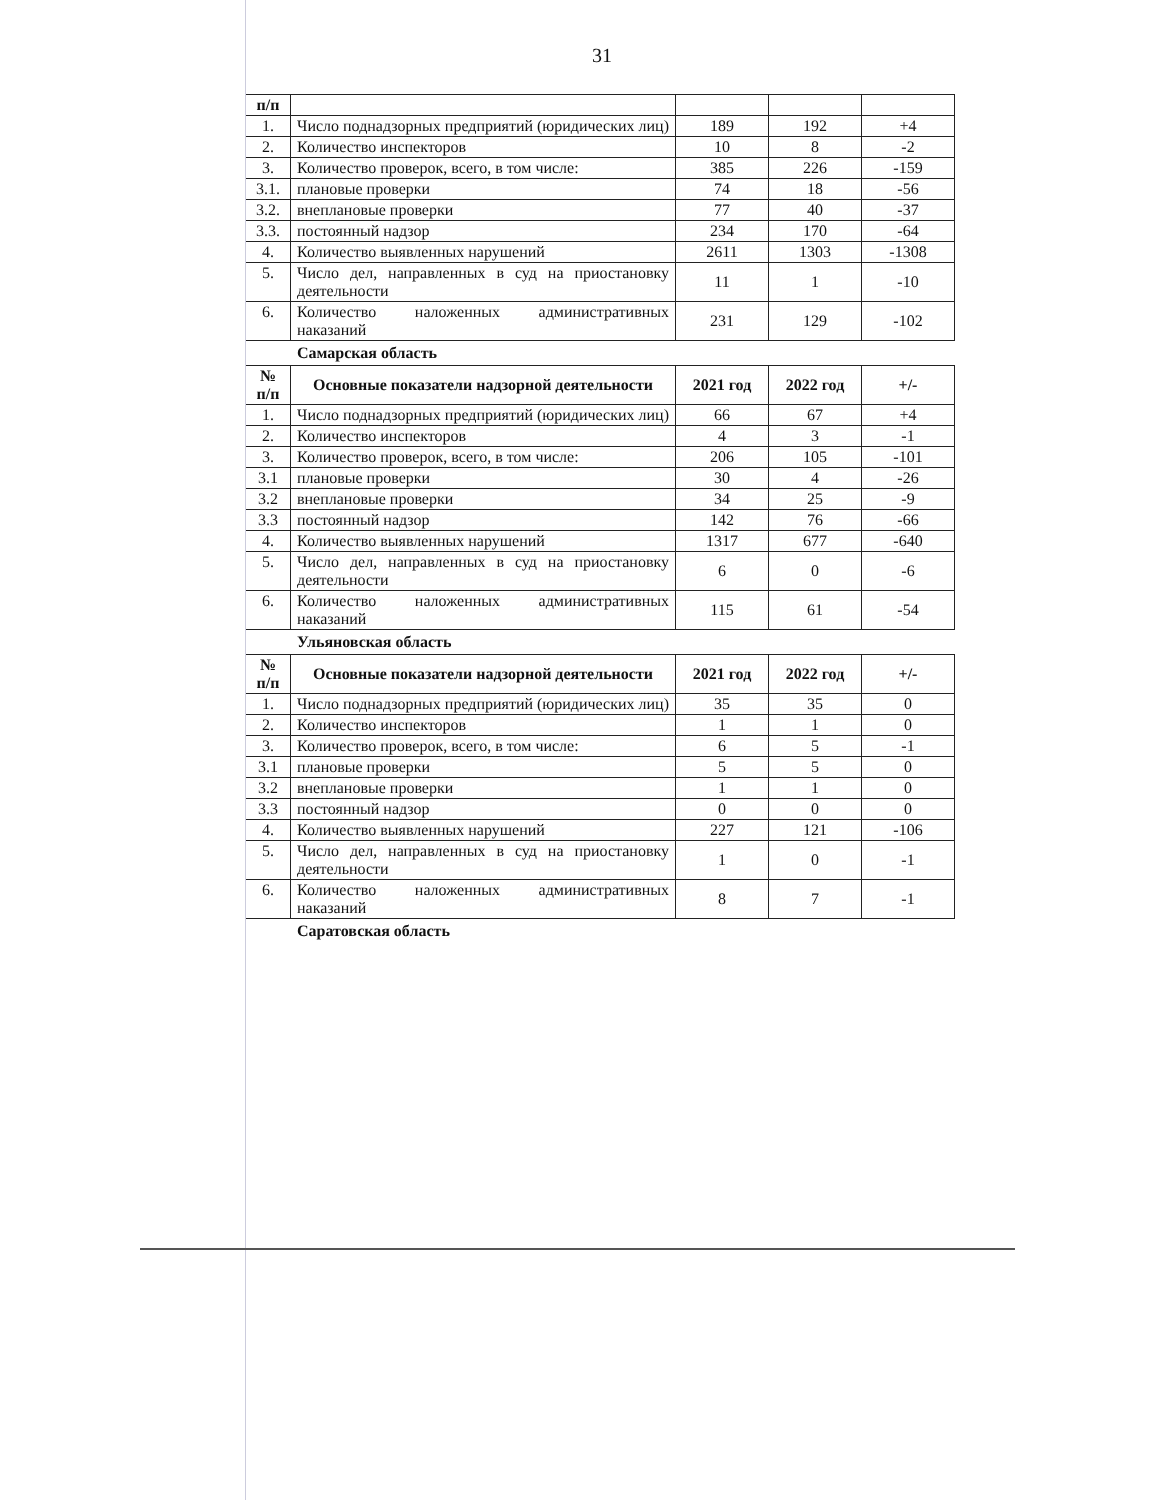31
| п/п | | | | |
| --- | --- | --- | --- | --- |
| 1. | Число поднадзорных предприятий (юридических лиц) | 189 | 192 | +4 |
| 2. | Количество инспекторов | 10 | 8 | -2 |
| 3. | Количество проверок, всего, в том числе: | 385 | 226 | -159 |
| 3.1. | плановые проверки | 74 | 18 | -56 |
| 3.2. | внеплановые проверки | 77 | 40 | -37 |
| 3.3. | постоянный надзор | 234 | 170 | -64 |
| 4. | Количество выявленных нарушений | 2611 | 1303 | -1308 |
| 5. | Число дел, направленных в суд на приостановку деятельности | 11 | 1 | -10 |
| 6. | Количество наложенных административных наказаний | 231 | 129 | -102 |
Самарская область
| № п/п | Основные показатели надзорной деятельности | 2021 год | 2022 год | +/- |
| --- | --- | --- | --- | --- |
| 1. | Число поднадзорных предприятий (юридических лиц) | 66 | 67 | +4 |
| 2. | Количество инспекторов | 4 | 3 | -1 |
| 3. | Количество проверок, всего, в том числе: | 206 | 105 | -101 |
| 3.1 | плановые проверки | 30 | 4 | -26 |
| 3.2 | внеплановые проверки | 34 | 25 | -9 |
| 3.3 | постоянный надзор | 142 | 76 | -66 |
| 4. | Количество выявленных нарушений | 1317 | 677 | -640 |
| 5. | Число дел, направленных в суд на приостановку деятельности | 6 | 0 | -6 |
| 6. | Количество наложенных административных наказаний | 115 | 61 | -54 |
Ульяновская область
| № п/п | Основные показатели надзорной деятельности | 2021 год | 2022 год | +/- |
| --- | --- | --- | --- | --- |
| 1. | Число поднадзорных предприятий (юридических лиц) | 35 | 35 | 0 |
| 2. | Количество инспекторов | 1 | 1 | 0 |
| 3. | Количество проверок, всего, в том числе: | 6 | 5 | -1 |
| 3.1 | плановые проверки | 5 | 5 | 0 |
| 3.2 | внеплановые проверки | 1 | 1 | 0 |
| 3.3 | постоянный надзор | 0 | 0 | 0 |
| 4. | Количество выявленных нарушений | 227 | 121 | -106 |
| 5. | Число дел, направленных в суд на приостановку деятельности | 1 | 0 | -1 |
| 6. | Количество наложенных административных наказаний | 8 | 7 | -1 |
Саратовская область